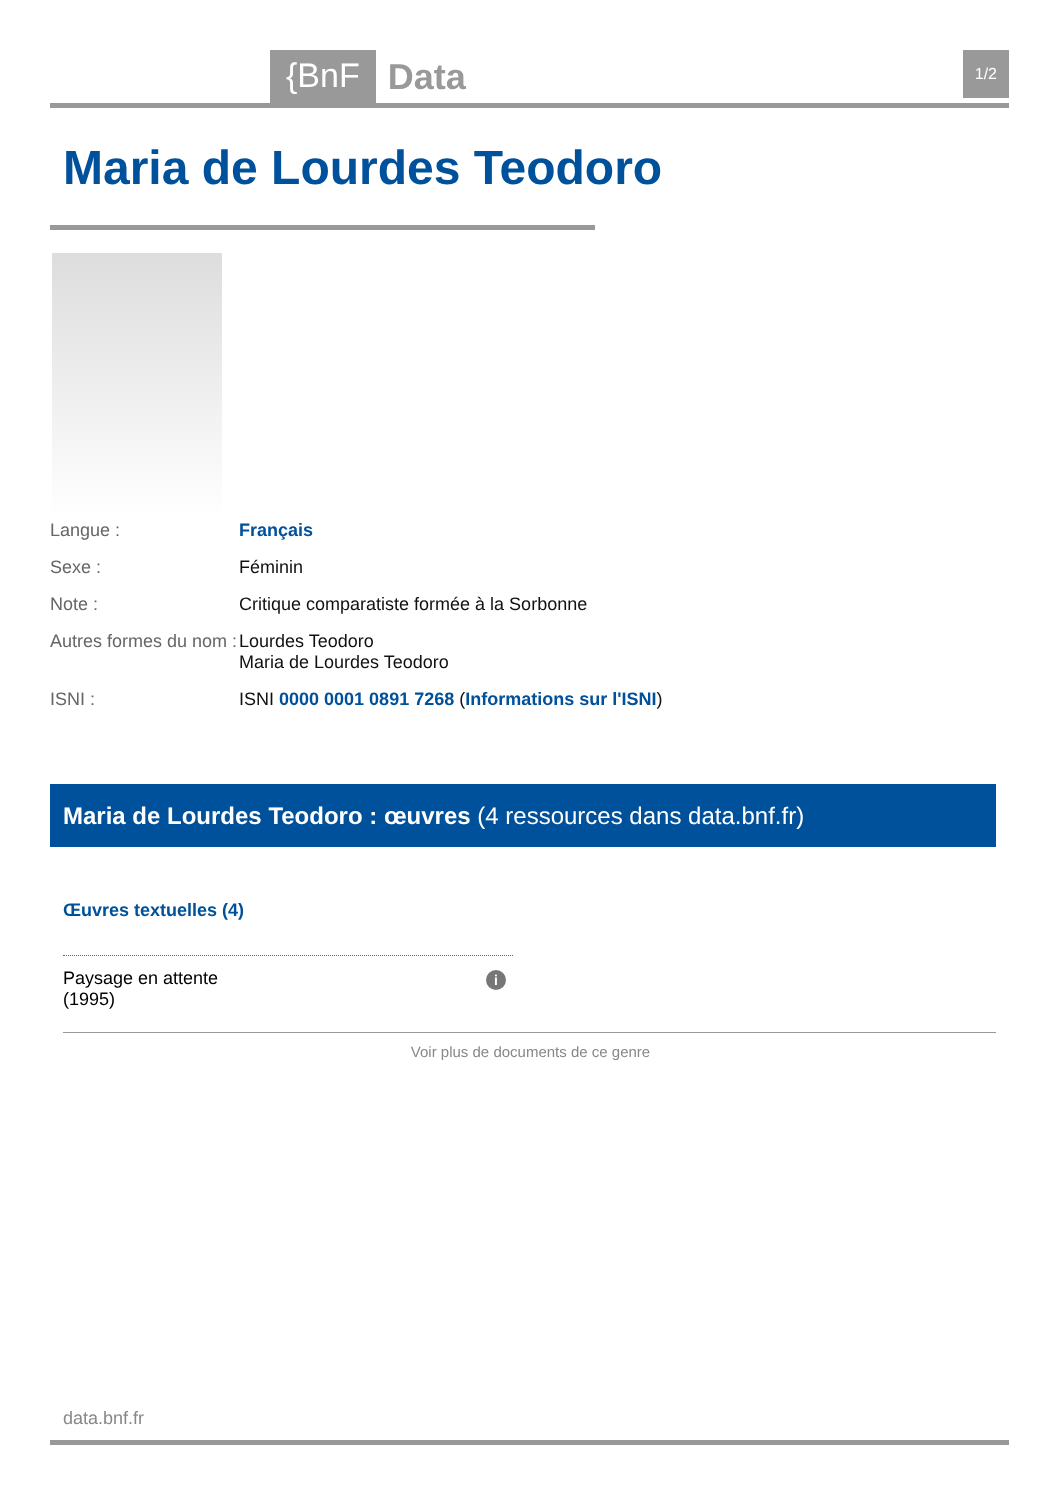{BnF Data 1/2
Maria de Lourdes Teodoro
Langue : Français
Sexe : Féminin
Note : Critique comparatiste formée à la Sorbonne
Autres formes du nom :
Lourdes Teodoro
Maria de Lourdes Teodoro
ISNI : ISNI 0000 0001 0891 7268 (Informations sur l'ISNI)
Maria de Lourdes Teodoro : œuvres (4 ressources dans data.bnf.fr)
Œuvres textuelles (4)
Paysage en attente
(1995)
i
Voir plus de documents de ce genre
data.bnf.fr